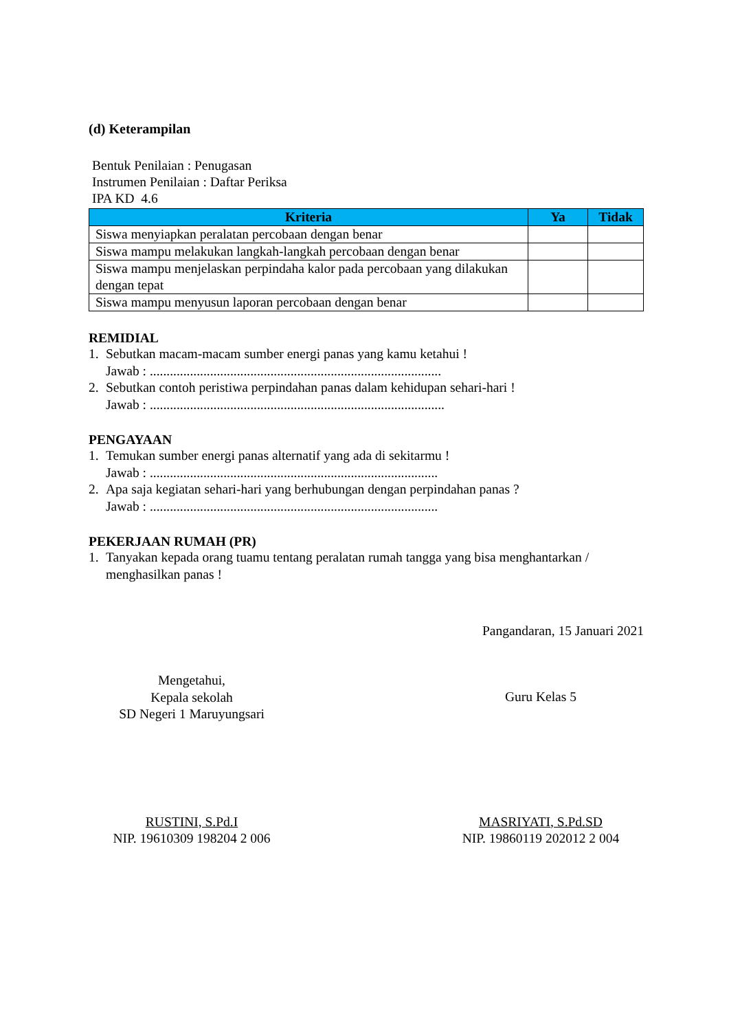(d) Keterampilan
Bentuk Penilaian : Penugasan
Instrumen Penilaian : Daftar Periksa
IPA KD 4.6
| Kriteria | Ya | Tidak |
| --- | --- | --- |
| Siswa menyiapkan peralatan percobaan dengan benar | | |
| Siswa mampu melakukan langkah-langkah percobaan dengan benar | | |
| Siswa mampu menjelaskan perpindaha kalor pada percobaan yang dilakukan dengan tepat | | |
| Siswa mampu menyusun laporan percobaan dengan benar | | |
REMIDIAL
1. Sebutkan macam-macam sumber energi panas yang kamu ketahui !
Jawab : .......................................................................................
2. Sebutkan contoh peristiwa perpindahan panas dalam kehidupan sehari-hari !
Jawab : ........................................................................................
PENGAYAAN
1. Temukan sumber energi panas alternatif yang ada di sekitarmu !
Jawab : ......................................................................................
2. Apa saja kegiatan sehari-hari yang berhubungan dengan perpindahan panas ?
Jawab : ......................................................................................
PEKERJAAN RUMAH (PR)
1. Tanyakan kepada orang tuamu tentang peralatan rumah tangga yang bisa menghantarkan / menghasilkan panas !
Pangandaran, 15 Januari 2021
Mengetahui,
Kepala sekolah
SD Negeri 1 Maruyungsari
Guru Kelas 5
RUSTINI, S.Pd.I
NIP. 19610309 198204 2 006
MASRIYATI, S.Pd.SD
NIP. 19860119 202012 2 004